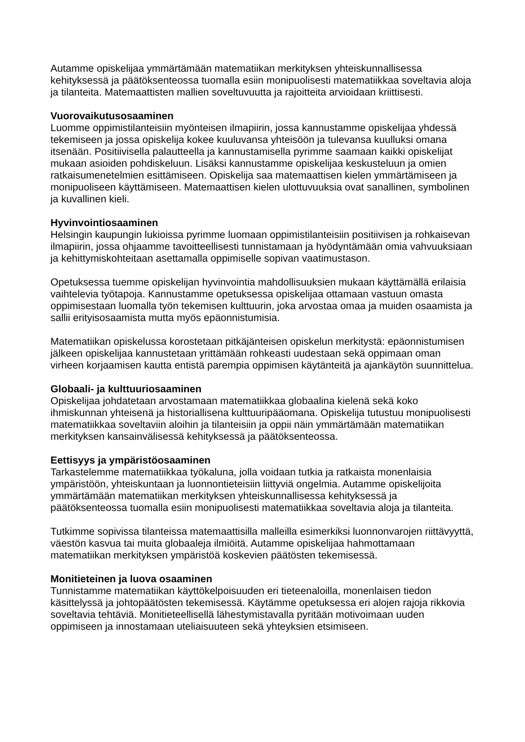Autamme opiskelijaa ymmärtämään matematiikan merkityksen yhteiskunnallisessa kehityksessä ja päätöksenteossa tuomalla esiin monipuolisesti matematiikkaa soveltavia aloja ja tilanteita. Matemaattisten mallien soveltuvuutta ja rajoitteita arvioidaan kriittisesti.
Vuorovaikutusosaaminen
Luomme oppimistilanteisiin myönteisen ilmapiirin, jossa kannustamme opiskelijaa yhdessä tekemiseen ja jossa opiskelija kokee kuuluvansa yhteisöön ja tulevansa kuulluksi omana itsenään. Positiivisella palautteella ja kannustamisella pyrimme saamaan kaikki opiskelijat mukaan asioiden pohdiskeluun. Lisäksi kannustamme opiskelijaa keskusteluun ja omien ratkaisumenetelmien esittämiseen. Opiskelija saa matemaattisen kielen ymmärtämiseen ja monipuoliseen käyttämiseen. Matemaattisen kielen ulottuvuuksia ovat sanallinen, symbolinen ja kuvallinen kieli.
Hyvinvointiosaaminen
Helsingin kaupungin lukioissa pyrimme luomaan oppimistilanteisiin positiivisen ja rohkaisevan ilmapiirin, jossa ohjaamme tavoitteellisesti tunnistamaan ja hyödyntämään omia vahvuuksiaan ja kehittymiskohteitaan asettamalla oppimiselle sopivan vaatimustason.
Opetuksessa tuemme opiskelijan hyvinvointia mahdollisuuksien mukaan käyttämällä erilaisia vaihtelevia työtapoja. Kannustamme opetuksessa opiskelijaa ottamaan vastuun omasta oppimisestaan luomalla työn tekemisen kulttuurin, joka arvostaa omaa ja muiden osaamista ja sallii erityisosaamista mutta myös epäonnistumisia.
Matematiikan opiskelussa korostetaan pitkäjänteisen opiskelun merkitystä: epäonnistumisen jälkeen opiskelijaa kannustetaan yrittämään rohkeasti uudestaan sekä oppimaan oman virheen korjaamisen kautta entistä parempia oppimisen käytänteitä ja ajankäytön suunnittelua.
Globaali- ja kulttuuriosaaminen
Opiskelijaa johdatetaan arvostamaan matematiikkaa globaalina kielenä sekä koko ihmiskunnan yhteisenä ja historiallisena kulttuuripääomana. Opiskelija tutustuu monipuolisesti matematiikkaa soveltaviin aloihin ja tilanteisiin ja oppii näin ymmärtämään matematiikan merkityksen kansainvälisessä kehityksessä ja päätöksenteossa.
Eettisyys ja ympäristöosaaminen
Tarkastelemme matematiikkaa työkaluna, jolla voidaan tutkia ja ratkaista monenlaisia ympäristöön, yhteiskuntaan ja luonnontieteisiin liittyviä ongelmia. Autamme opiskelijoita ymmärtämään matematiikan merkityksen yhteiskunnallisessa kehityksessä ja päätöksenteossa tuomalla esiin monipuolisesti matematiikkaa soveltavia aloja ja tilanteita.
Tutkimme sopivissa tilanteissa matemaattisilla malleilla esimerkiksi luonnonvarojen riittävyyttä, väestön kasvua tai muita globaaleja ilmiöitä. Autamme opiskelijaa hahmottamaan matematiikan merkityksen ympäristöä koskevien päätösten tekemisessä.
Monitieteinen ja luova osaaminen
Tunnistamme matematiikan käyttökelpoisuuden eri tieteenaloilla, monenlaisen tiedon käsittelyssä ja johtopäätösten tekemisessä. Käytämme opetuksessa eri alojen rajoja rikkovia soveltavia tehtäviä. Monitieteellisellä lähestymistavalla pyritään motivoimaan uuden oppimiseen ja innostamaan uteliaisuuteen sekä yhteyksien etsimiseen.